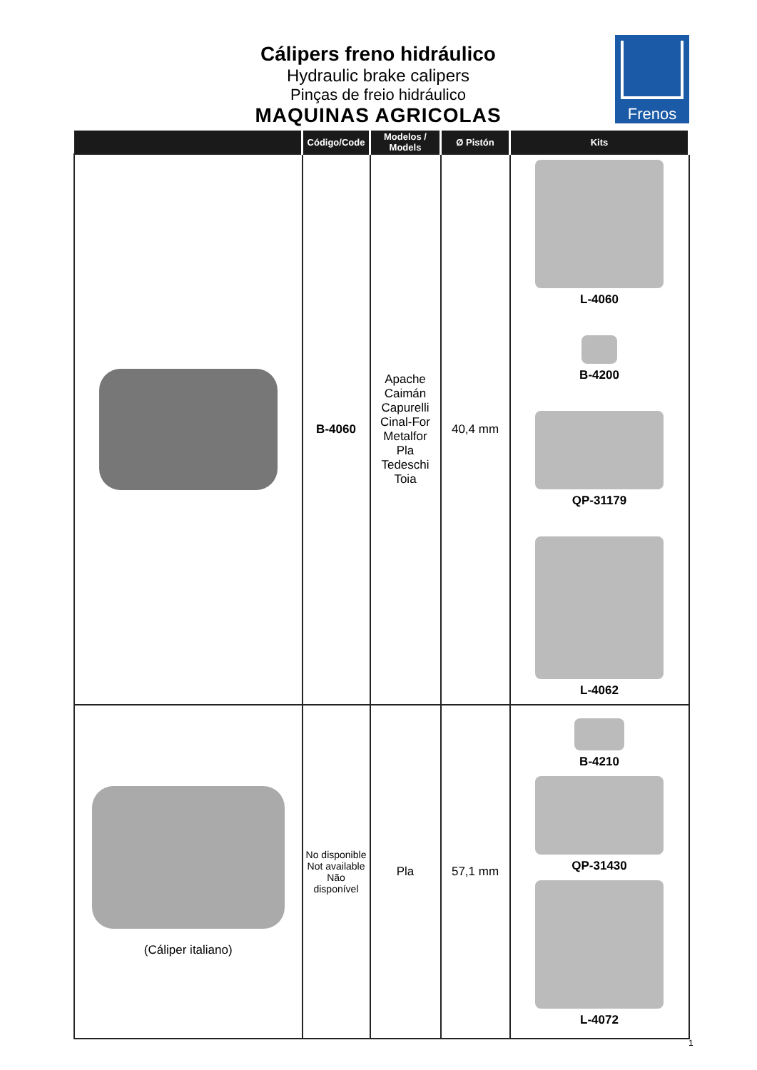Cálipers freno hidráulico
Hydraulic brake calipers
Pinças de freio hidráulico
MAQUINAS AGRICOLAS
Frenos
| | Código/Code | Modelos / Models | Ø Pistón | Kits |
| --- | --- | --- | --- | --- |
| | B-4060 | Apache Caimán Capurelli Cinal-For Metalfor Pla Tedeschi Toia | 40,4 mm | L-4060 B-4200 QP-31179 L-4062 |
| (Cáliper italiano) | No disponible Not available Não disponível | Pla | 57,1 mm | B-4210 QP-31430 L-4072 |
1